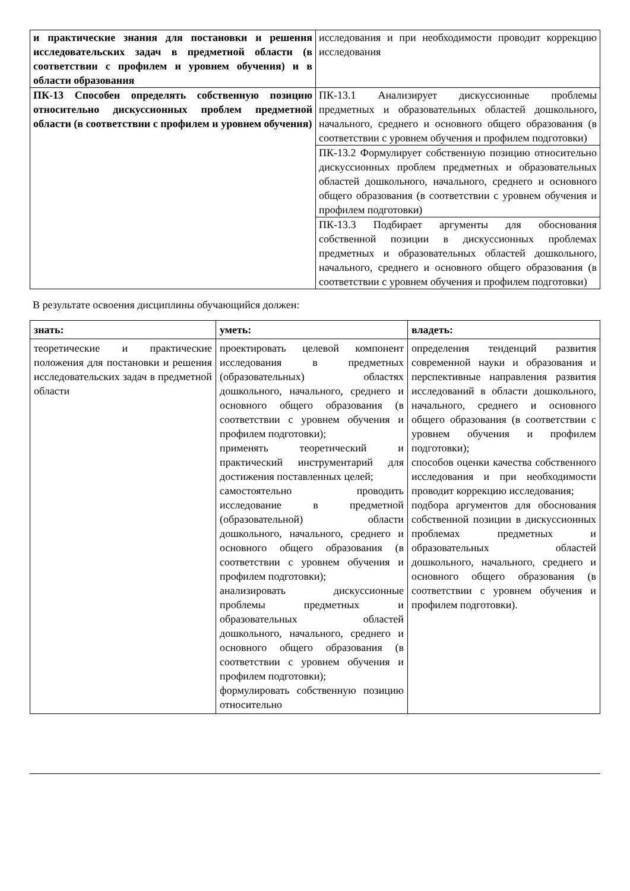| и практические знания для постановки и решения исследовательских задач в предметной области (в соответствии с профилем и уровнем обучения) и в области образования | исследования и при необходимости проводит коррекцию исследования |
| ПК-13 Способен определять собственную позицию относительно дискуссионных проблем предметной области (в соответствии с профилем и уровнем обучения) | ПК-13.1 Анализирует дискуссионные проблемы предметных и образовательных областей дошкольного, начального, среднего и основного общего образования (в соответствии с уровнем обучения и профилем подготовки) |
| | ПК-13.2 Формулирует собственную позицию относительно дискуссионных проблем предметных и образовательных областей дошкольного, начального, среднего и основного общего образования (в соответствии с уровнем обучения и профилем подготовки) |
| | ПК-13.3 Подбирает аргументы для обоснования собственной позиции в дискуссионных проблемах предметных и образовательных областей дошкольного, начального, среднего и основного общего образования (в соответствии с уровнем обучения и профилем подготовки) |
В результате освоения дисциплины обучающийся должен:
| знать: | уметь: | владеть: |
| --- | --- | --- |
| теоретические и практические положения для постановки и решения исследовательских задач в предметной области | проектировать целевой компонент исследования в предметных (образовательных) областях дошкольного, начального, среднего и основного общего образования (в соответствии с уровнем обучения и профилем подготовки); применять теоретический и практический инструментарий для достижения поставленных целей; самостоятельно проводить исследование в предметной (образовательной) области дошкольного, начального, среднего и основного общего образования (в соответствии с уровнем обучения и профилем подготовки); анализировать дискуссионные проблемы предметных и образовательных областей дошкольного, начального, среднего и основного общего образования (в соответствии с уровнем обучения и профилем подготовки); формулировать собственную позицию относительно | определения тенденций развития современной науки и образования и перспективные направления развития исследований в области дошкольного, начального, среднего и основного общего образования (в соответствии с уровнем обучения и профилем подготовки); способов оценки качества собственного исследования и при необходимости проводит коррекцию исследования; подбора аргументов для обоснования собственной позиции в дискуссионных проблемах предметных и образовательных областей дошкольного, начального, среднего и основного общего образования (в соответствии с уровнем обучения и профилем подготовки). |